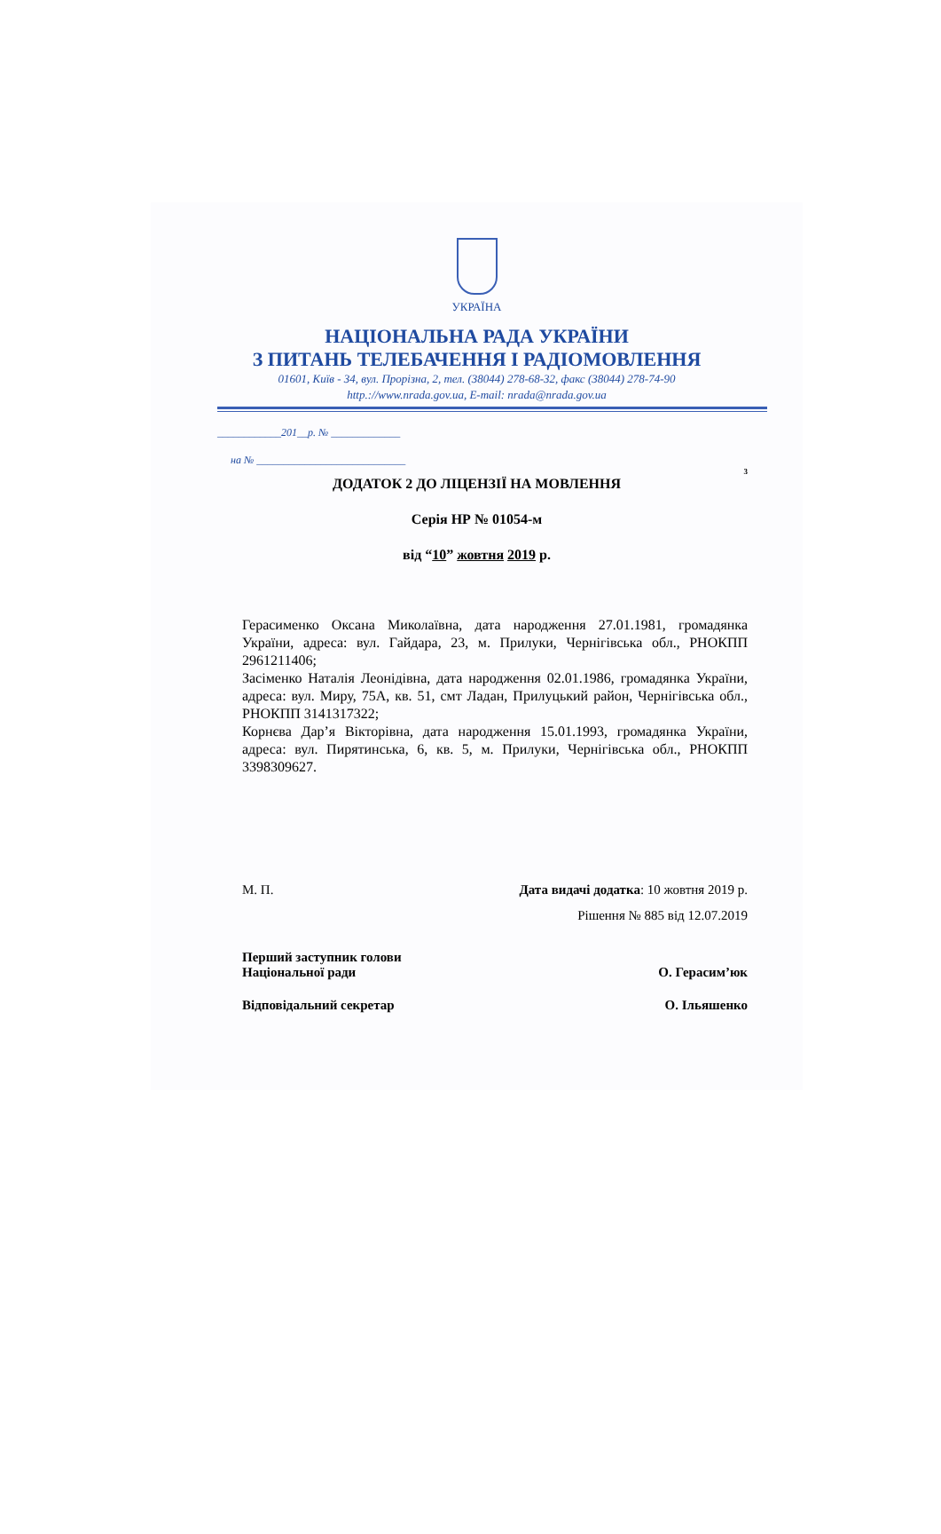УКРАЇНА
НАЦІОНАЛЬНА РАДА УКРАЇНИ
З ПИТАНЬ ТЕЛЕБАЧЕННЯ І РАДІОМОВЛЕННЯ
01601, Київ - 34, вул. Прорізна, 2, тел. (38044) 278-68-32, факс (38044) 278-74-90
http.://www.nrada.gov.ua, E-mail: nrada@nrada.gov.ua
____________201__р. № _____________
на № ____________________________
3
ДОДАТОК 2 ДО ЛІЦЕНЗІЇ НА МОВЛЕННЯ
Серія НР № 01054-м
від “10” жовтня 2019 р.
Герасименко Оксана Миколаївна, дата народження 27.01.1981, громадянка України, адреса: вул. Гайдара, 23, м. Прилуки, Чернігівська обл., РНОКПП 2961211406;
Засіменко Наталія Леонідівна, дата народження 02.01.1986, громадянка України, адреса: вул. Миру, 75А, кв. 51, смт Ладан, Прилуцький район, Чернігівська обл., РНОКПП 3141317322;
Корнєва Дар’я Вікторівна, дата народження 15.01.1993, громадянка України, адреса: вул. Пирятинська, 6, кв. 5, м. Прилуки, Чернігівська обл., РНОКПП 3398309627.
М. П. Дата видачі додатка: 10 жовтня 2019 р.
Рішення № 885 від 12.07.2019
Перший заступник голови
Національної ради О. Герасим’юк
Відповідальний секретар О. Ільяшенко